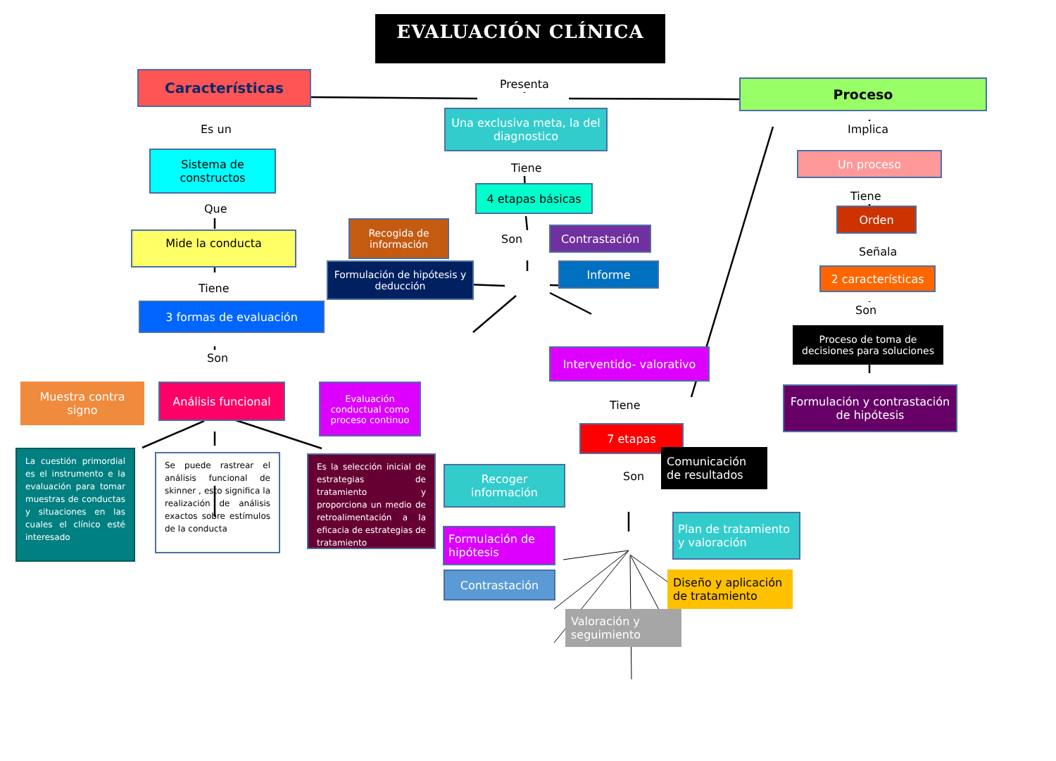EVALUACIÓN CLÍNICA
Características
Es un
Sistema de constructos
Que
Mide la conducta
Tiene
3 formas de evaluación
Son
Muestra contra signo
Análisis funcional
Evaluación conductual como proceso continuo
La cuestión primordial es el instrumento e la evaluación para tomar muestras de conductas y situaciones en las cuales el clínico esté interesado
Se puede rastrear el análisis funcional de skinner , esto significa la realización de análisis exactos sobre estímulos de la conducta
Es la selección inicial de estrategias de tratamiento y proporciona un medio de retroalimentación a la eficacia de estrategias de tratamiento
Presenta
Una exclusiva meta, la del diagnostico
Tiene
4 etapas básicas
Recogida de información
Son
Contrastación
Formulación de hipótesis y deducción
Informe
Interventido- valorativo
Tiene
7 etapas
Recoger información
Son
Comunicación de resultados
Formulación de hipótesis
Plan de tratamiento y valoración
Contrastación
Diseño y aplicación de tratamiento
Valoración y seguimiento
Proceso
Implica
Un proceso
Tiene
Orden
Señala
2 características
Son
Proceso de toma de decisiones para soluciones
Formulación y contrastación de hipótesis